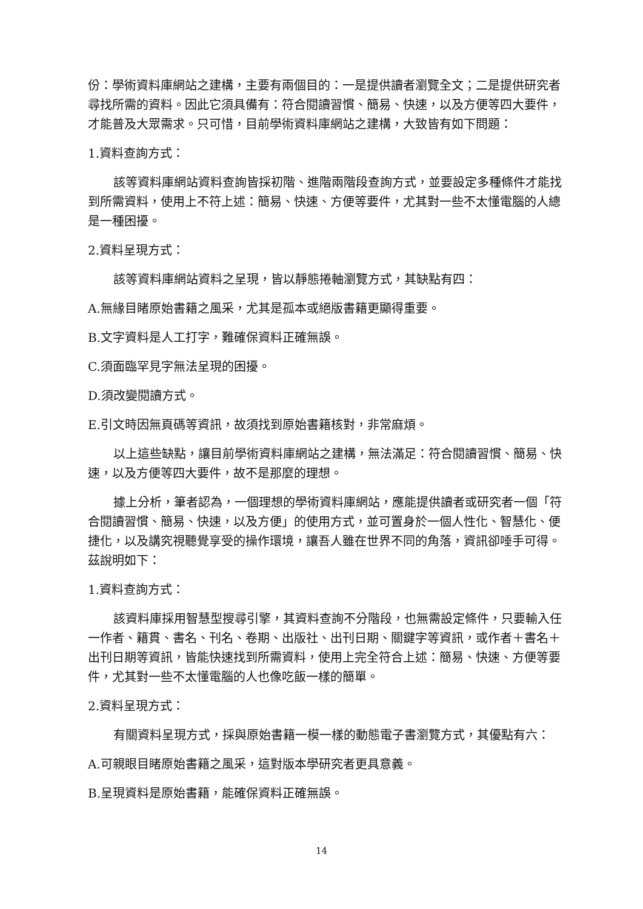份：學術資料庫網站之建構，主要有兩個目的：一是提供讀者瀏覽全文；二是提供研究者尋找所需的資料。因此它須具備有：符合閱讀習慣、簡易、快速，以及方便等四大要件，才能普及大眾需求。只可惜，目前學術資料庫網站之建構，大致皆有如下問題：
1.資料查詢方式：
該等資料庫網站資料查詢皆採初階、進階兩階段查詢方式，並要設定多種條件才能找到所需資料，使用上不符上述：簡易、快速、方便等要件，尤其對一些不太懂電腦的人總是一種困擾。
2.資料呈現方式：
該等資料庫網站資料之呈現，皆以靜態捲軸瀏覽方式，其缺點有四：
A.無緣目睹原始書籍之風采，尤其是孤本或絕版書籍更顯得重要。
B.文字資料是人工打字，難確保資料正確無誤。
C.須面臨罕見字無法呈現的困擾。
D.須改變閱讀方式。
E.引文時因無頁碼等資訊，故須找到原始書籍核對，非常麻煩。
以上這些缺點，讓目前學術資料庫網站之建構，無法滿足：符合閱讀習慣、簡易、快速，以及方便等四大要件，故不是那麼的理想。
據上分析，筆者認為，一個理想的學術資料庫網站，應能提供讀者或研究者一個「符合閱讀習慣、簡易、快速，以及方便」的使用方式，並可置身於一個人性化、智慧化、便捷化，以及講究視聽覺享受的操作環境，讓吾人雖在世界不同的角落，資訊卻唾手可得。茲說明如下：
1.資料查詢方式：
該資料庫採用智慧型搜尋引擎，其資料查詢不分階段，也無需設定條件，只要輸入任一作者、籍貫、書名、刊名、卷期、出版社、出刊日期、關鍵字等資訊，或作者＋書名＋出刊日期等資訊，皆能快速找到所需資料，使用上完全符合上述：簡易、快速、方便等要件，尤其對一些不太懂電腦的人也像吃飯一樣的簡單。
2.資料呈現方式：
有關資料呈現方式，採與原始書籍一模一樣的動態電子書瀏覽方式，其優點有六：
A.可親眼目睹原始書籍之風采，這對版本學研究者更具意義。
B.呈現資料是原始書籍，能確保資料正確無誤。
14